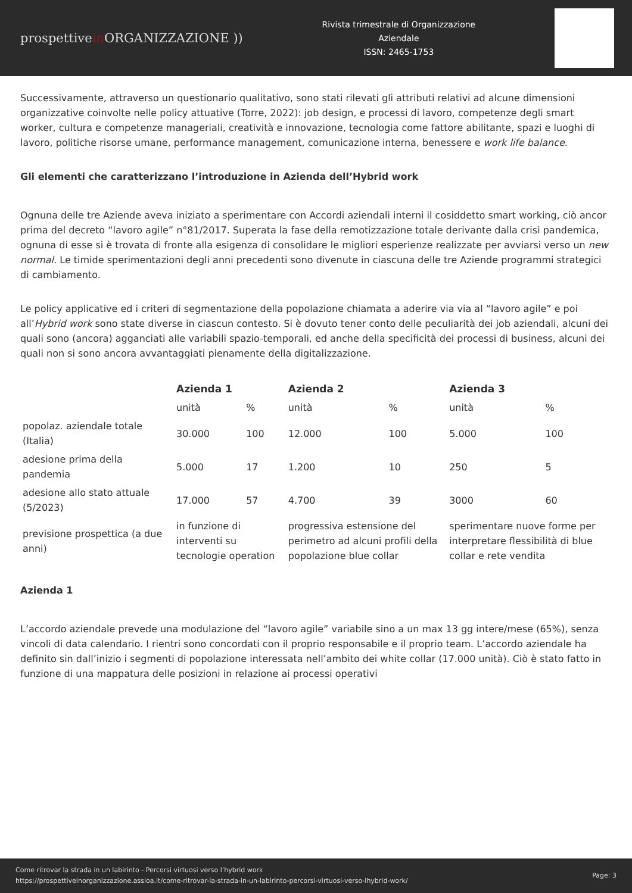prospettivein ORGANIZZAZIONE ))
Rivista trimestrale di Organizzazione
Aziendale
ISSN: 2465-1753
Successivamente, attraverso un questionario qualitativo, sono stati rilevati gli attributi relativi ad alcune dimensioni organizzative coinvolte nelle policy attuative (Torre, 2022): job design, e processi di lavoro, competenze degli smart worker, cultura e competenze manageriali, creatività e innovazione, tecnologia come fattore abilitante, spazi e luoghi di lavoro, politiche risorse umane, performance management, comunicazione interna, benessere e work life balance.
Gli elementi che caratterizzano l’introduzione in Azienda dell’Hybrid work
Ognuna delle tre Aziende aveva iniziato a sperimentare con Accordi aziendali interni il cosiddetto smart working, ciò ancor prima del decreto “lavoro agile” n°81/2017. Superata la fase della remotizzazione totale derivante dalla crisi pandemica, ognuna di esse si è trovata di fronte alla esigenza di consolidare le migliori esperienze realizzate per avviarsi verso un new normal. Le timide sperimentazioni degli anni precedenti sono divenute in ciascuna delle tre Aziende programmi strategici di cambiamento.
Le policy applicative ed i criteri di segmentazione della popolazione chiamata a aderire via via al “lavoro agile” e poi all’Hybrid work sono state diverse in ciascun contesto. Si è dovuto tener conto delle peculiarità dei job aziendali, alcuni dei quali sono (ancora) agganciati alle variabili spazio-temporali, ed anche della specificità dei processi di business, alcuni dei quali non si sono ancora avvantaggiati pienamente della digitalizzazione.
| | Azienda 1 | | Azienda 2 | | Azienda 3 | |
| --- | --- | --- | --- | --- | --- | --- |
| | unità | % | unità | % | unità | % |
| popolaz. aziendale totale (Italia) | 30.000 | 100 | 12.000 | 100 | 5.000 | 100 |
| adesione prima della pandemia | 5.000 | 17 | 1.200 | 10 | 250 | 5 |
| adesione allo stato attuale (5/2023) | 17.000 | 57 | 4.700 | 39 | 3000 | 60 |
| previsione prospettica (a due anni) | in funzione di interventi su tecnologie operation | | progressiva estensione del perimetro ad alcuni profili della popolazione blue collar | | sperimentare nuove forme per interpretare flessibilità di blue collar e rete vendita | |
Azienda 1
L’accordo aziendale prevede una modulazione del “lavoro agile” variabile sino a un max 13 gg intere/mese (65%), senza vincoli di data calendario. I rientri sono concordati con il proprio responsabile e il proprio team. L’accordo aziendale ha definito sin dall’inizio i segmenti di popolazione interessata nell’ambito dei white collar (17.000 unità). Ciò è stato fatto in funzione di una mappatura delle posizioni in relazione ai processi operativi
Come ritrovar la strada in un labirinto - Percorsi virtuosi verso l’hybrid work
https://prospettiveinorganizzazione.assioa.it/come-ritrovar-la-strada-in-un-labirinto-percorsi-virtuosi-verso-lhybrid-work/
Page: 3